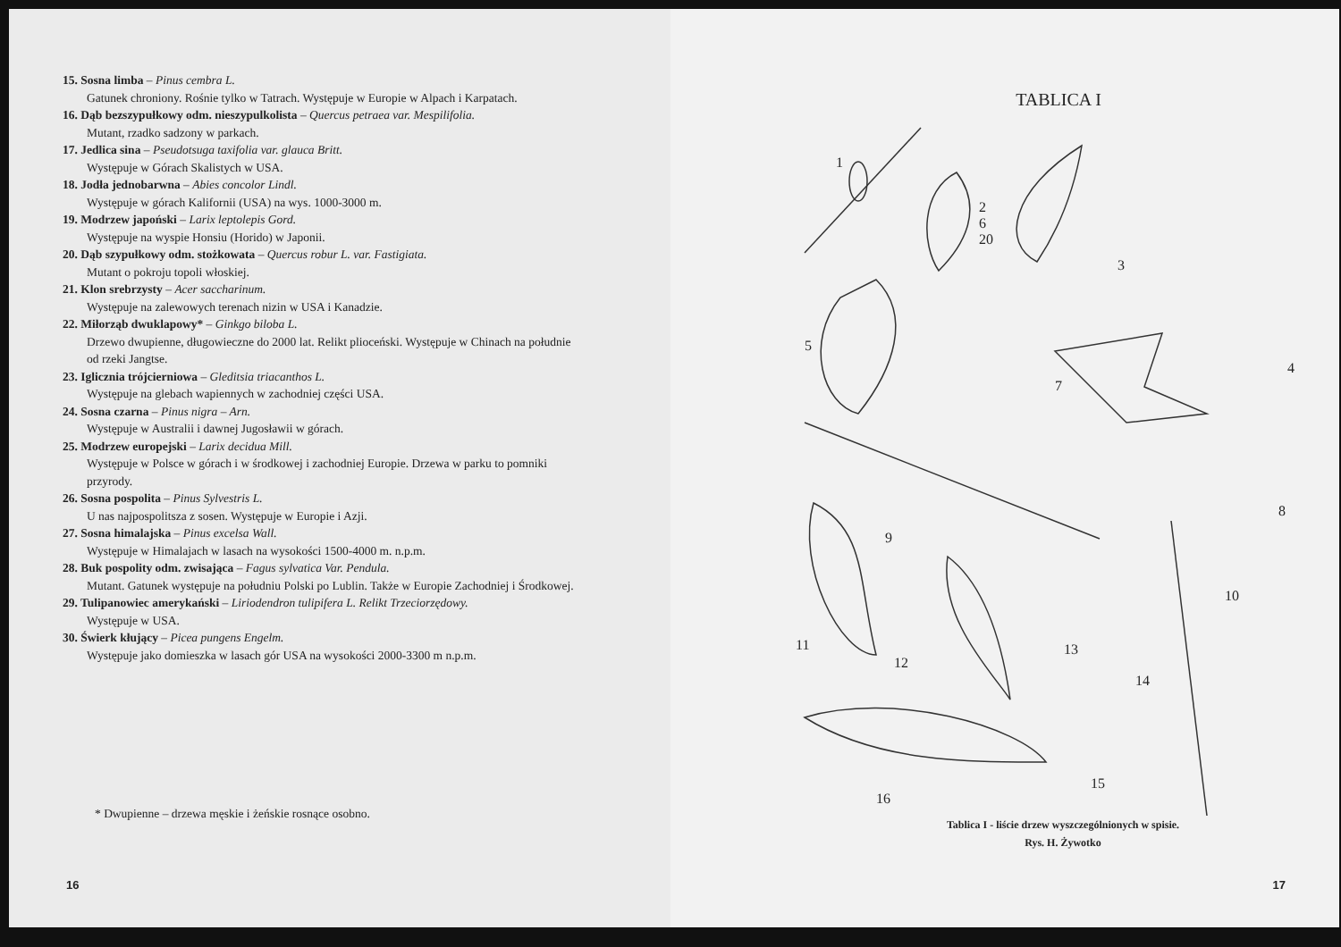15. Sosna limba – Pinus cembra L.
Gatunek chroniony. Rośnie tylko w Tatrach. Występuje w Europie w Alpach i Karpatach.
16. Dąb bezszypułkowy odm. nieszypulkolista – Quercus petraea var. Mespilifolia.
Mutant, rzadko sadzony w parkach.
17. Jedlica sina – Pseudotsuga taxifolia var. glauca Britt.
Występuje w Górach Skalistych w USA.
18. Jodła jednobarwna – Abies concolor Lindl.
Występuje w górach Kalifornii (USA) na wys. 1000-3000 m.
19. Modrzew japoński – Larix leptolepis Gord.
Występuje na wyspie Honsiu (Horido) w Japonii.
20. Dąb szypułkowy odm. stożkowata – Quercus robur L. var. Fastigiata.
Mutant o pokroju topoli włoskiej.
21. Klon srebrzysty – Acer saccharinum.
Występuje na zalewowych terenach nizin w USA i Kanadzie.
22. Miłorząb dwuklapowy* – Ginkgo biloba L.
Drzewo dwupienne, długowieczne do 2000 lat. Relikt plioceński. Występuje w Chinach na południe od rzeki Jangtse.
23. Iglicznia trójcierniowa – Gleditsia triacanthos L.
Występuje na glebach wapiennych w zachodniej części USA.
24. Sosna czarna – Pinus nigra – Arn.
Występuje w Australii i dawnej Jugosławii w górach.
25. Modrzew europejski – Larix decidua Mill.
Występuje w Polsce w górach i w środkowej i zachodniej Europie. Drzewa w parku to pomniki przyrody.
26. Sosna pospolita – Pinus Sylvestris L.
U nas najpospolitsza z sosen. Występuje w Europie i Azji.
27. Sosna himalajska – Pinus excelsa Wall.
Występuje w Himalajach w lasach na wysokości 1500-4000 m. n.p.m.
28. Buk pospolity odm. zwisająca – Fagus sylvatica Var. Pendula.
Mutant. Gatunek występuje na południu Polski po Lublin. Także w Europie Zachodniej i Środkowej.
29. Tulipanowiec amerykański – Liriodendron tulipifera L. Relikt Trzeciorzędowy.
Występuje w USA.
30. Świerk kłujący – Picea pungens Engelm.
Występuje jako domieszka w lasach gór USA na wysokości 2000-3300 m n.p.m.
* Dwupienne – drzewa męskie i żeńskie rosnące osobno.
16
TABLICA I
1
2
6
20
3
4
5
7
8
9
10
11
12
13
14
15
16
Tablica I - liście drzew wyszczególnionych w spisie.
Rys. H. Żywotko
17